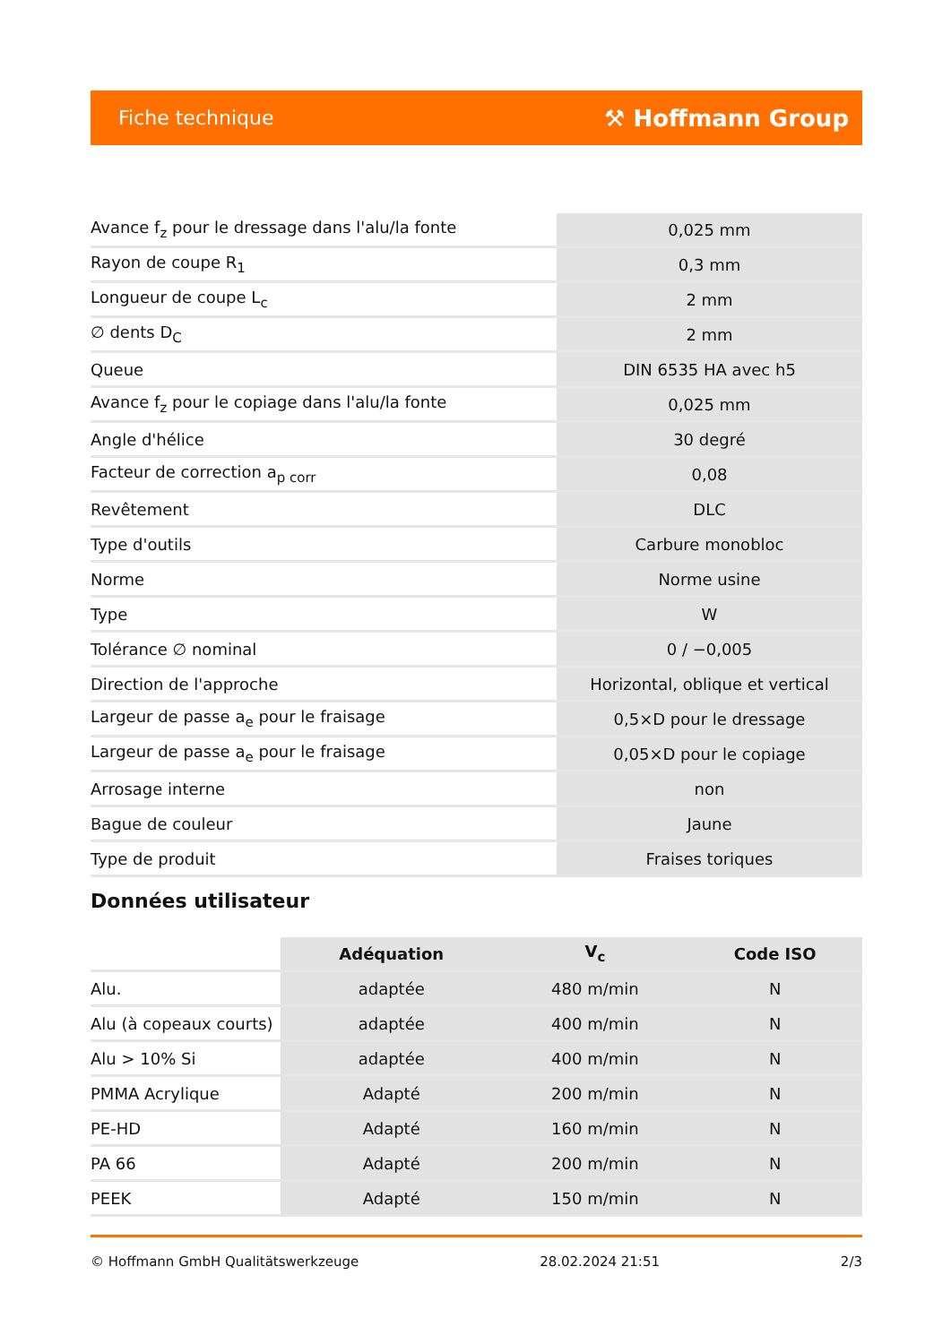Fiche technique ⚒ Hoffmann Group
| Avance f<sub>z</sub> pour le dressage dans l'alu/la fonte | 0,025 mm |
| Rayon de coupe R<sub>1</sub> | 0,3 mm |
| Longueur de coupe L<sub>c</sub> | 2 mm |
| ∅ dents D<sub>C</sub> | 2 mm |
| Queue | DIN 6535 HA avec h5 |
| Avance f<sub>z</sub> pour le copiage dans l'alu/la fonte | 0,025 mm |
| Angle d'hélice | 30 degré |
| Facteur de correction a<sub>p corr</sub> | 0,08 |
| Revêtement | DLC |
| Type d'outils | Carbure monobloc |
| Norme | Norme usine |
| Type | W |
| Tolérance ∅ nominal | 0 / −0,005 |
| Direction de l'approche | Horizontal, oblique et vertical |
| Largeur de passe a<sub>e</sub> pour le fraisage | 0,5×D pour le dressage |
| Largeur de passe a<sub>e</sub> pour le fraisage | 0,05×D pour le copiage |
| Arrosage interne | non |
| Bague de couleur | Jaune |
| Type de produit | Fraises toriques |
Données utilisateur
| | Adéquation | V<sub>c</sub> | Code ISO |
| --- | --- | --- | --- |
| Alu. | adaptée | 480 m/min | N |
| Alu (à copeaux courts) | adaptée | 400 m/min | N |
| Alu > 10% Si | adaptée | 400 m/min | N |
| PMMA Acrylique | Adapté | 200 m/min | N |
| PE-HD | Adapté | 160 m/min | N |
| PA 66 | Adapté | 200 m/min | N |
| PEEK | Adapté | 150 m/min | N |
© Hoffmann GmbH Qualitätswerkzeuge 28.02.2024 21:51 2/3